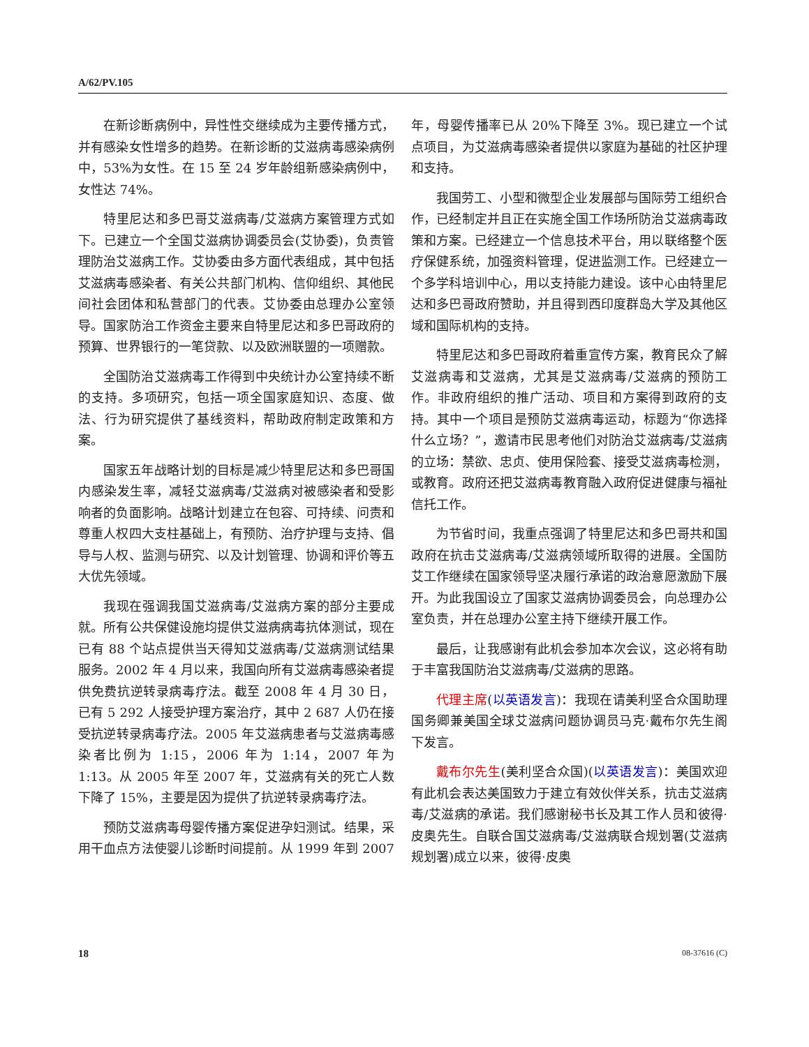A/62/PV.105
在新诊断病例中，异性性交继续成为主要传播方式，并有感染女性增多的趋势。在新诊断的艾滋病毒感染病例中，53%为女性。在 15 至 24 岁年龄组新感染病例中，女性达 74%。
特里尼达和多巴哥艾滋病毒/艾滋病方案管理方式如下。已建立一个全国艾滋病协调委员会(艾协委)，负责管理防治艾滋病工作。艾协委由多方面代表组成，其中包括艾滋病毒感染者、有关公共部门机构、信仰组织、其他民间社会团体和私营部门的代表。艾协委由总理办公室领导。国家防治工作资金主要来自特里尼达和多巴哥政府的预算、世界银行的一笔贷款、以及欧洲联盟的一项赠款。
全国防治艾滋病毒工作得到中央统计办公室持续不断的支持。多项研究，包括一项全国家庭知识、态度、做法、行为研究提供了基线资料，帮助政府制定政策和方案。
国家五年战略计划的目标是减少特里尼达和多巴哥国内感染发生率，减轻艾滋病毒/艾滋病对被感染者和受影响者的负面影响。战略计划建立在包容、可持续、问责和尊重人权四大支柱基础上，有预防、治疗护理与支持、倡导与人权、监测与研究、以及计划管理、协调和评价等五大优先领域。
我现在强调我国艾滋病毒/艾滋病方案的部分主要成就。所有公共保健设施均提供艾滋病病毒抗体测试，现在已有 88 个站点提供当天得知艾滋病毒/艾滋病测试结果服务。2002 年 4 月以来，我国向所有艾滋病毒感染者提供免费抗逆转录病毒疗法。截至 2008 年 4 月 30 日，已有 5 292 人接受护理方案治疗，其中 2 687 人仍在接受抗逆转录病毒疗法。2005 年艾滋病患者与艾滋病毒感染者比例为 1:15，2006 年为 1:14，2007 年为 1:13。从 2005 年至 2007 年，艾滋病有关的死亡人数下降了 15%，主要是因为提供了抗逆转录病毒疗法。
预防艾滋病毒母婴传播方案促进孕妇测试。结果，采用干血点方法使婴儿诊断时间提前。从 1999 年到 2007 年，母婴传播率已从 20%下降至 3%。现已建立一个试点项目，为艾滋病毒感染者提供以家庭为基础的社区护理和支持。
我国劳工、小型和微型企业发展部与国际劳工组织合作，已经制定并且正在实施全国工作场所防治艾滋病毒政策和方案。已经建立一个信息技术平台，用以联络整个医疗保健系统，加强资料管理，促进监测工作。已经建立一个多学科培训中心，用以支持能力建设。该中心由特里尼达和多巴哥政府赞助，并且得到西印度群岛大学及其他区域和国际机构的支持。
特里尼达和多巴哥政府着重宣传方案，教育民众了解艾滋病毒和艾滋病，尤其是艾滋病毒/艾滋病的预防工作。非政府组织的推广活动、项目和方案得到政府的支持。其中一个项目是预防艾滋病毒运动，标题为“你选择什么立场？”，邀请市民思考他们对防治艾滋病毒/艾滋病的立场：禁欲、忠贞、使用保险套、接受艾滋病毒检测，或教育。政府还把艾滋病毒教育融入政府促进健康与福祉信托工作。
为节省时间，我重点强调了特里尼达和多巴哥共和国政府在抗击艾滋病毒/艾滋病领域所取得的进展。全国防艾工作继续在国家领导坚决履行承诺的政治意愿激励下展开。为此我国设立了国家艾滋病协调委员会，向总理办公室负责，并在总理办公室主持下继续开展工作。
最后，让我感谢有此机会参加本次会议，这必将有助于丰富我国防治艾滋病毒/艾滋病的思路。
代理主席(以英语发言)：我现在请美利坚合众国助理国务卿兼美国全球艾滋病问题协调员马克·戴布尔先生阁下发言。
戴布尔先生(美利坚合众国)(以英语发言)：美国欢迎有此机会表达美国致力于建立有效伙伴关系，抗击艾滋病毒/艾滋病的承诺。我们感谢秘书长及其工作人员和彼得·皮奥先生。自联合国艾滋病毒/艾滋病联合规划署(艾滋病规划署)成立以来，彼得·皮奥
18 08-37616 (C)